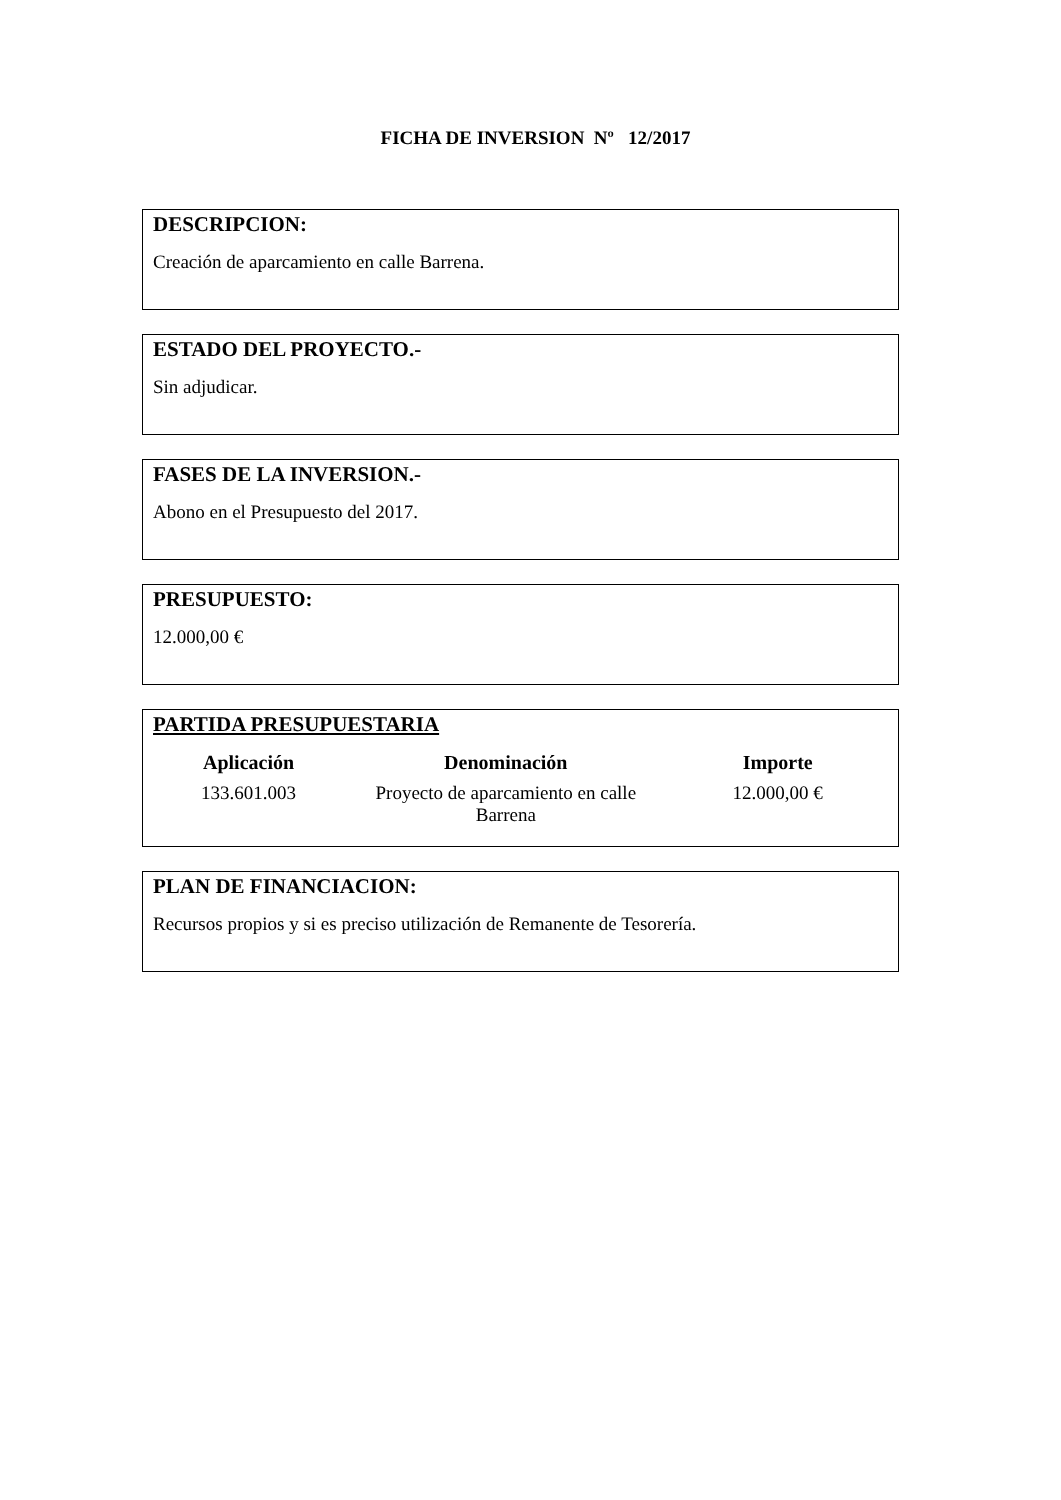FICHA DE INVERSION Nº 12/2017
DESCRIPCION:
Creación de aparcamiento en calle Barrena.
ESTADO DEL PROYECTO.-
Sin adjudicar.
FASES DE LA INVERSION.-
Abono en el Presupuesto del 2017.
PRESUPUESTO:
12.000,00 €
PARTIDA PRESUPUESTARIA
| Aplicación | Denominación | Importe |
| --- | --- | --- |
| 133.601.003 | Proyecto de aparcamiento en calle Barrena | 12.000,00 € |
PLAN DE FINANCIACION:
Recursos propios y si es preciso utilización de Remanente de Tesorería.